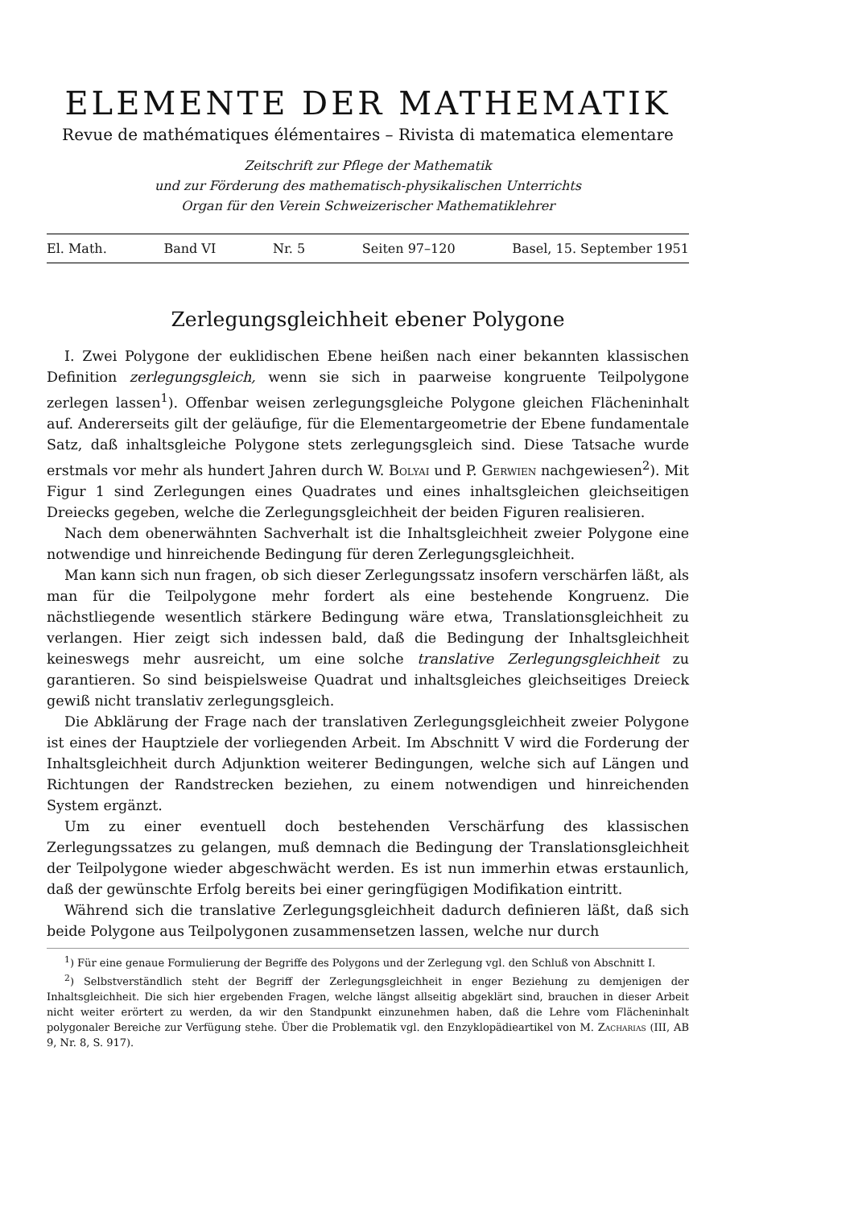ELEMENTE DER MATHEMATIK
Revue de mathématiques élémentaires – Rivista di matematica elementare
Zeitschrift zur Pflege der Mathematik
und zur Förderung des mathematisch-physikalischen Unterrichts
Organ für den Verein Schweizerischer Mathematiklehrer
El. Math. Band VI Nr. 5 Seiten 97–120 Basel, 15. September 1951
Zerlegungsgleichheit ebener Polygone
I. Zwei Polygone der euklidischen Ebene heißen nach einer bekannten klassischen Definition zerlegungsgleich, wenn sie sich in paarweise kongruente Teilpolygone zerlegen lassen<sup>1</sup>). Offenbar weisen zerlegungsgleiche Polygone gleichen Flächeninhalt auf. Andererseits gilt der geläufige, für die Elementargeometrie der Ebene fundamentale Satz, daß inhaltsgleiche Polygone stets zerlegungsgleich sind. Diese Tatsache wurde erstmals vor mehr als hundert Jahren durch W. Bolyai und P. Gerwien nachgewiesen<sup>2</sup>). Mit Figur 1 sind Zerlegungen eines Quadrates und eines inhaltsgleichen gleichseitigen Dreiecks gegeben, welche die Zerlegungsgleichheit der beiden Figuren realisieren.
Nach dem obenerwähnten Sachverhalt ist die Inhaltsgleichheit zweier Polygone eine notwendige und hinreichende Bedingung für deren Zerlegungsgleichheit.
Man kann sich nun fragen, ob sich dieser Zerlegungssatz insofern verschärfen läßt, als man für die Teilpolygone mehr fordert als eine bestehende Kongruenz. Die nächstliegende wesentlich stärkere Bedingung wäre etwa, Translationsgleichheit zu verlangen. Hier zeigt sich indessen bald, daß die Bedingung der Inhaltsgleichheit keineswegs mehr ausreicht, um eine solche translative Zerlegungsgleichheit zu garantieren. So sind beispielsweise Quadrat und inhaltsgleiches gleichseitiges Dreieck gewiß nicht translativ zerlegungsgleich.
Die Abklärung der Frage nach der translativen Zerlegungsgleichheit zweier Polygone ist eines der Hauptziele der vorliegenden Arbeit. Im Abschnitt V wird die Forderung der Inhaltsgleichheit durch Adjunktion weiterer Bedingungen, welche sich auf Längen und Richtungen der Randstrecken beziehen, zu einem notwendigen und hinreichenden System ergänzt.
Um zu einer eventuell doch bestehenden Verschärfung des klassischen Zerlegungssatzes zu gelangen, muß demnach die Bedingung der Translationsgleichheit der Teilpolygone wieder abgeschwächt werden. Es ist nun immerhin etwas erstaunlich, daß der gewünschte Erfolg bereits bei einer geringfügigen Modifikation eintritt.
Während sich die translative Zerlegungsgleichheit dadurch definieren läßt, daß sich beide Polygone aus Teilpolygonen zusammensetzen lassen, welche nur durch
<sup>1</sup>) Für eine genaue Formulierung der Begriffe des Polygons und der Zerlegung vgl. den Schluß von Abschnitt I.
<sup>2</sup>) Selbstverständlich steht der Begriff der Zerlegungsgleichheit in enger Beziehung zu demjenigen der Inhaltsgleichheit. Die sich hier ergebenden Fragen, welche längst allseitig abgeklärt sind, brauchen in dieser Arbeit nicht weiter erörtert zu werden, da wir den Standpunkt einzunehmen haben, daß die Lehre vom Flächeninhalt polygonaler Bereiche zur Verfügung stehe. Über die Problematik vgl. den Enzyklopädieartikel von M. Zacharias (III, AB 9, Nr. 8, S. 917).